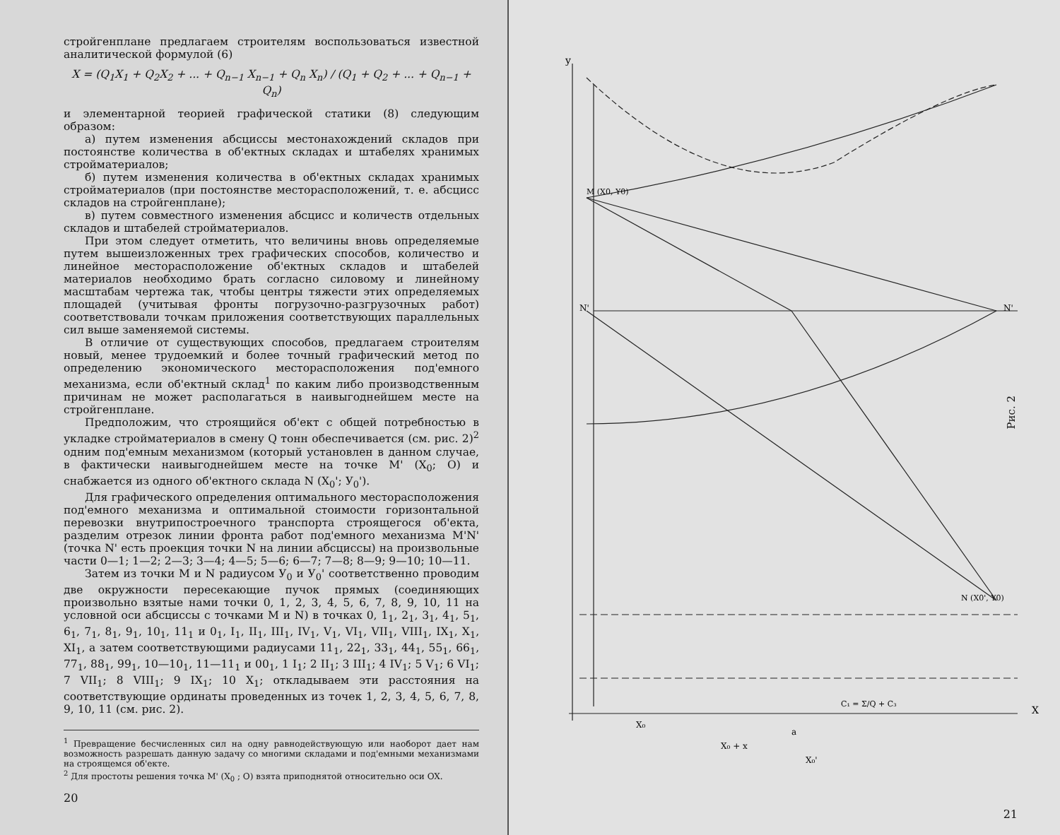стройгенплане предлагаем строителям воспользоваться известной аналитической формулой (6)
X = (Q<sub>1</sub>X<sub>1</sub> + Q<sub>2</sub>X<sub>2</sub> + ... + Q<sub>n−1</sub> X<sub>n−1</sub> + Q<sub>n</sub> X<sub>n</sub>) / (Q<sub>1</sub> + Q<sub>2</sub> + ... + Q<sub>n−1</sub> + Q<sub>n</sub>)
и элементарной теорией графической статики (8) следующим образом:
а) путем изменения абсциссы местонахождений складов при постоянстве количества в об'ектных складах и штабелях хранимых стройматериалов;
б) путем изменения количества в об'ектных складах хранимых стройматериалов (при постоянстве месторасположений, т. е. абсцисс складов на стройгенплане);
в) путем совместного изменения абсцисс и количеств отдельных складов и штабелей стройматериалов.
При этом следует отметить, что величины вновь определяемые путем вышеизложенных трех графических способов, количество и линейное месторасположение об'ектных складов и штабелей материалов необходимо брать согласно силовому и линейному масштабам чертежа так, чтобы центры тяжести этих определяемых площадей (учитывая фронты погрузочно-разгрузочных работ) соответствовали точкам приложения соответствующих параллельных сил выше заменяемой системы.
В отличие от существующих способов, предлагаем строителям новый, менее трудоемкий и более точный графический метод по определению экономического месторасположения под'емного механизма, если об'ектный склад<sup>1</sup> по каким либо производственным причинам не может располагаться в наивыгоднейшем месте на стройгенплане.
Предположим, что строящийся об'ект с общей потребностью в укладке стройматериалов в смену Q тонн обеспечивается (см. рис. 2)<sup>2</sup> одним под'емным механизмом (который установлен в данном случае, в фактически наивыгоднейшем месте на точке M' (X<sub>0</sub>; O) и снабжается из одного об'ектного склада N (X<sub>0</sub>'; У<sub>0</sub>').
Для графического определения оптимального месторасположения под'емного механизма и оптимальной стоимости горизонтальной перевозки внутрипостроечного транспорта строящегося об'екта, разделим отрезок линии фронта работ под'емного механизма M'N' (точка N' есть проекция точки N на линии абсциссы) на произвольные части 0—1; 1—2; 2—3; 3—4; 4—5; 5—6; 6—7; 7—8; 8—9; 9—10; 10—11.
Затем из точки M и N радиусом У<sub>0</sub> и У<sub>0</sub>' соответственно проводим две окружности пересекающие пучок прямых (соединяющих произвольно взятые нами точки 0, 1, 2, 3, 4, 5, 6, 7, 8, 9, 10, 11 на условной оси абсциссы с точками M и N) в точках 0, 1<sub>1</sub>, 2<sub>1</sub>, 3<sub>1</sub>, 4<sub>1</sub>, 5<sub>1</sub>, 6<sub>1</sub>, 7<sub>1</sub>, 8<sub>1</sub>, 9<sub>1</sub>, 10<sub>1</sub>, 11<sub>1</sub> и 0<sub>1</sub>, I<sub>1</sub>, II<sub>1</sub>, III<sub>1</sub>, IV<sub>1</sub>, V<sub>1</sub>, VI<sub>1</sub>, VII<sub>1</sub>, VIII<sub>1</sub>, IX<sub>1</sub>, X<sub>1</sub>, XI<sub>1</sub>, а затем соответствующими радиусами 11<sub>1</sub>, 22<sub>1</sub>, 33<sub>1</sub>, 44<sub>1</sub>, 55<sub>1</sub>, 66<sub>1</sub>, 77<sub>1</sub>, 88<sub>1</sub>, 99<sub>1</sub>, 10—10<sub>1</sub>, 11—11<sub>1</sub> и 00<sub>1</sub>, 1 I<sub>1</sub>; 2 II<sub>1</sub>; 3 III<sub>1</sub>; 4 IV<sub>1</sub>; 5 V<sub>1</sub>; 6 VI<sub>1</sub>; 7 VII<sub>1</sub>; 8 VIII<sub>1</sub>; 9 IX<sub>1</sub>; 10 X<sub>1</sub>; откладываем эти расстояния на соответствующие ординаты проведенных из точек 1, 2, 3, 4, 5, 6, 7, 8, 9, 10, 11 (см. рис. 2).
<sup>1</sup> Превращение бесчисленных сил на одну равнодействующую или наоборот дает нам возможность разрешать данную задачу со многими складами и под'емными механизмами на строящемся об'екте.
<sup>2</sup> Для простоты решения точка M' (X<sub>0</sub> ; O) взята приподнятой относительно оси OX.
20
y
X
N'
N'
M (X0, Y0)
N (X0', Y0)
X₀
a
X₀ + x
X₀'
C₁ = Σ/Q + C₃
Рис. 2
21